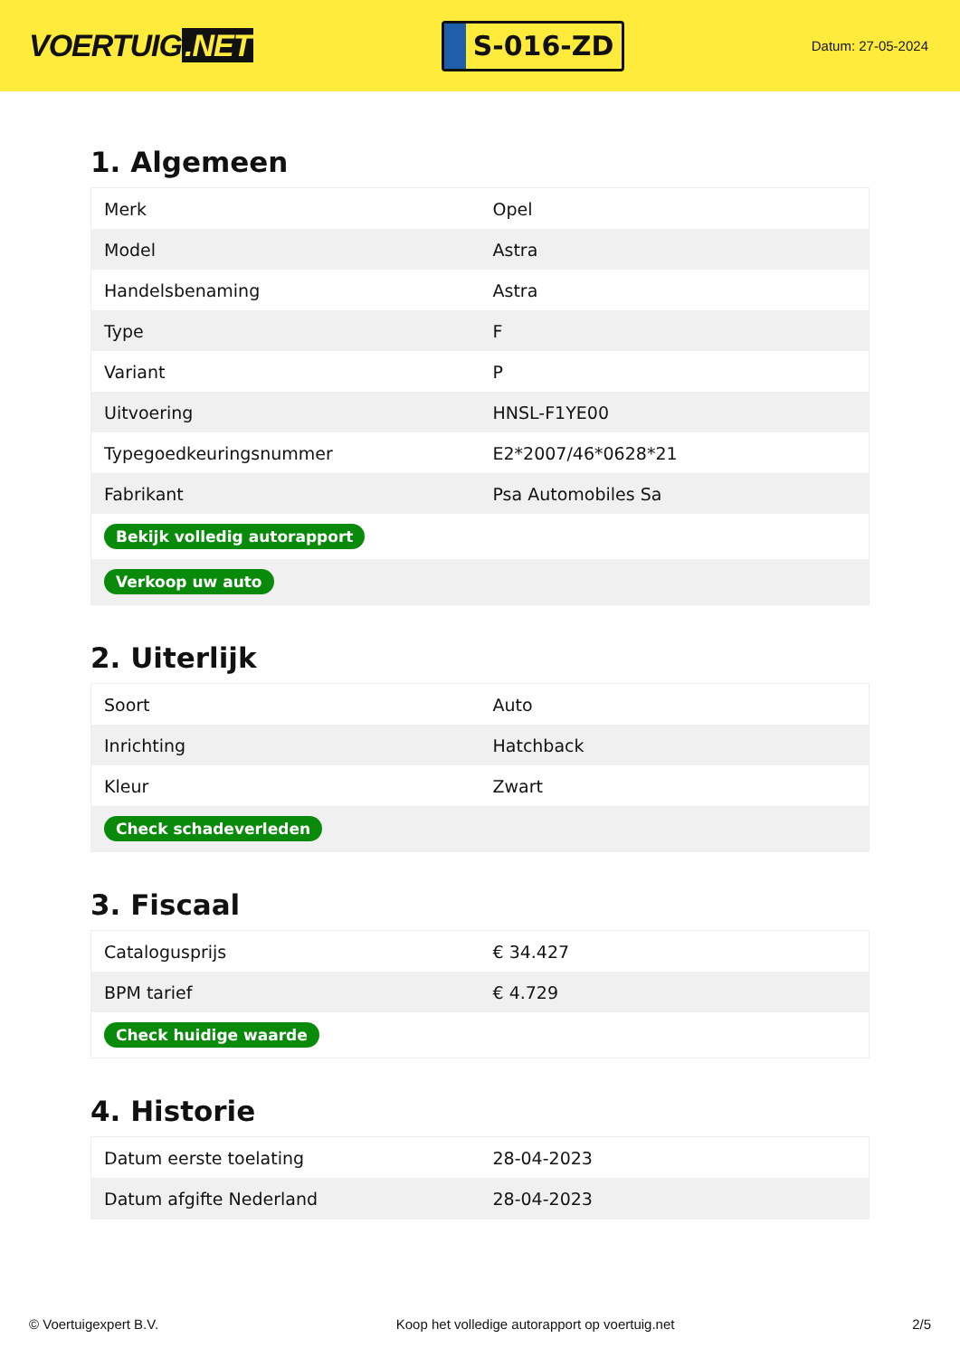VOERTUIG.NET
S-016-ZD
Datum: 27-05-2024
1. Algemeen
| Merk | Opel |
| Model | Astra |
| Handelsbenaming | Astra |
| Type | F |
| Variant | P |
| Uitvoering | HNSL-F1YE00 |
| Typegoedkeuringsnummer | E2*2007/46*0628*21 |
| Fabrikant | Psa Automobiles Sa |
| Bekijk volledig autorapport | |
| Verkoop uw auto | |
2. Uiterlijk
| Soort | Auto |
| Inrichting | Hatchback |
| Kleur | Zwart |
| Check schadeverleden | |
3. Fiscaal
| Catalogusprijs | € 34.427 |
| BPM tarief | € 4.729 |
| Check huidige waarde | |
4. Historie
| Datum eerste toelating | 28-04-2023 |
| Datum afgifte Nederland | 28-04-2023 |
© Voertuigexpert B.V. Koop het volledige autorapport op voertuig.net 2/5